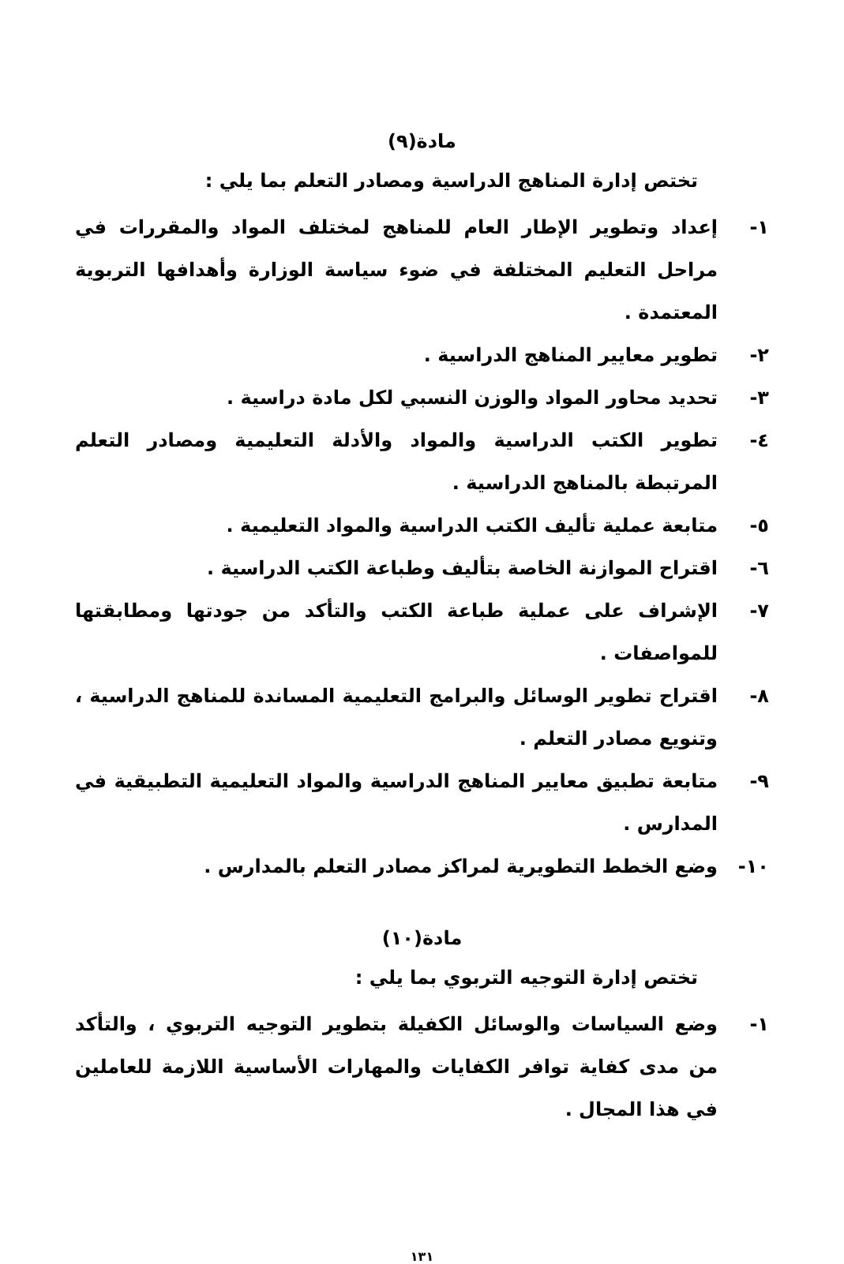مادة(٩)
تختص إدارة المناهج الدراسية ومصادر التعلم بما يلي :
١- إعداد وتطوير الإطار العام للمناهج لمختلف المواد والمقررات في مراحل التعليم المختلفة في ضوء سياسة الوزارة وأهدافها التربوية المعتمدة .
٢- تطوير معايير المناهج الدراسية .
٣- تحديد محاور المواد والوزن النسبي لكل مادة دراسية .
٤- تطوير الكتب الدراسية والمواد والأدلة التعليمية ومصادر التعلم المرتبطة بالمناهج الدراسية .
٥- متابعة عملية تأليف الكتب الدراسية والمواد التعليمية .
٦- اقتراح الموازنة الخاصة بتأليف وطباعة الكتب الدراسية .
٧- الإشراف على عملية طباعة الكتب والتأكد من جودتها ومطابقتها للمواصفات .
٨- اقتراح تطوير الوسائل والبرامج التعليمية المساندة للمناهج الدراسية ، وتنويع مصادر التعلم .
٩- متابعة تطبيق معايير المناهج الدراسية والمواد التعليمية التطبيقية في المدارس .
١٠- وضع الخطط التطويرية لمراكز مصادر التعلم بالمدارس .
مادة(١٠)
تختص إدارة التوجيه التربوي بما يلي :
١- وضع السياسات والوسائل الكفيلة بتطوير التوجيه التربوي ، والتأكد من مدى كفاية توافر الكفايات والمهارات الأساسية اللازمة للعاملين في هذا المجال .
١٣١